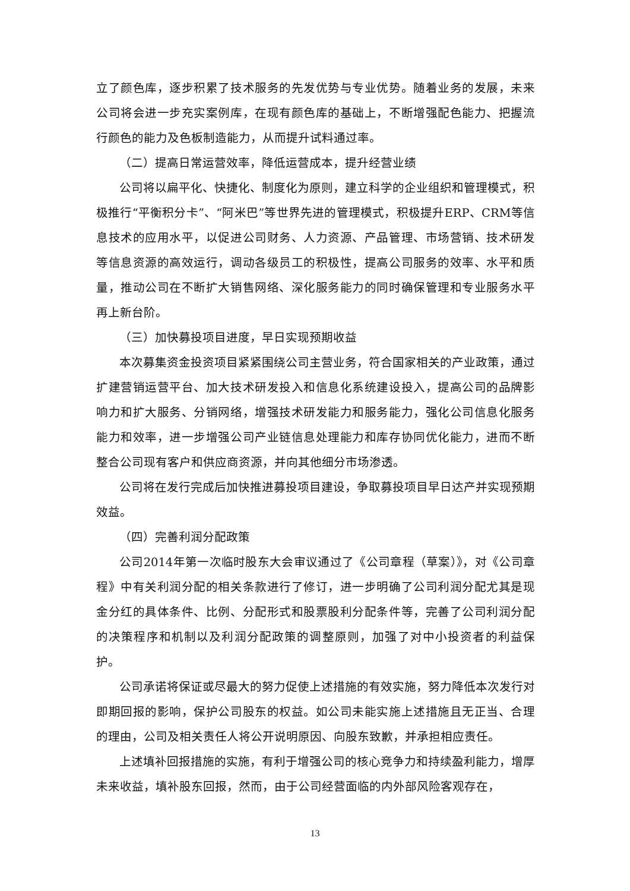立了颜色库，逐步积累了技术服务的先发优势与专业优势。随着业务的发展，未来公司将会进一步充实案例库，在现有颜色库的基础上，不断增强配色能力、把握流行颜色的能力及色板制造能力，从而提升试料通过率。
（二）提高日常运营效率，降低运营成本，提升经营业绩
公司将以扁平化、快捷化、制度化为原则，建立科学的企业组织和管理模式，积极推行“平衡积分卡”、“阿米巴”等世界先进的管理模式，积极提升ERP、CRM等信息技术的应用水平，以促进公司财务、人力资源、产品管理、市场营销、技术研发等信息资源的高效运行，调动各级员工的积极性，提高公司服务的效率、水平和质量，推动公司在不断扩大销售网络、深化服务能力的同时确保管理和专业服务水平再上新台阶。
（三）加快募投项目进度，早日实现预期收益
本次募集资金投资项目紧紧围绕公司主营业务，符合国家相关的产业政策，通过扩建营销运营平台、加大技术研发投入和信息化系统建设投入，提高公司的品牌影响力和扩大服务、分销网络，增强技术研发能力和服务能力，强化公司信息化服务能力和效率，进一步增强公司产业链信息处理能力和库存协同优化能力，进而不断整合公司现有客户和供应商资源，并向其他细分市场渗透。
公司将在发行完成后加快推进募投项目建设，争取募投项目早日达产并实现预期效益。
（四）完善利润分配政策
公司2014年第一次临时股东大会审议通过了《公司章程（草案）》，对《公司章程》中有关利润分配的相关条款进行了修订，进一步明确了公司利润分配尤其是现金分红的具体条件、比例、分配形式和股票股利分配条件等，完善了公司利润分配的决策程序和机制以及利润分配政策的调整原则，加强了对中小投资者的利益保护。
公司承诺将保证或尽最大的努力促使上述措施的有效实施，努力降低本次发行对即期回报的影响，保护公司股东的权益。如公司未能实施上述措施且无正当、合理的理由，公司及相关责任人将公开说明原因、向股东致歉，并承担相应责任。
上述填补回报措施的实施，有利于增强公司的核心竞争力和持续盈利能力，增厚未来收益，填补股东回报，然而，由于公司经营面临的内外部风险客观存在，
13